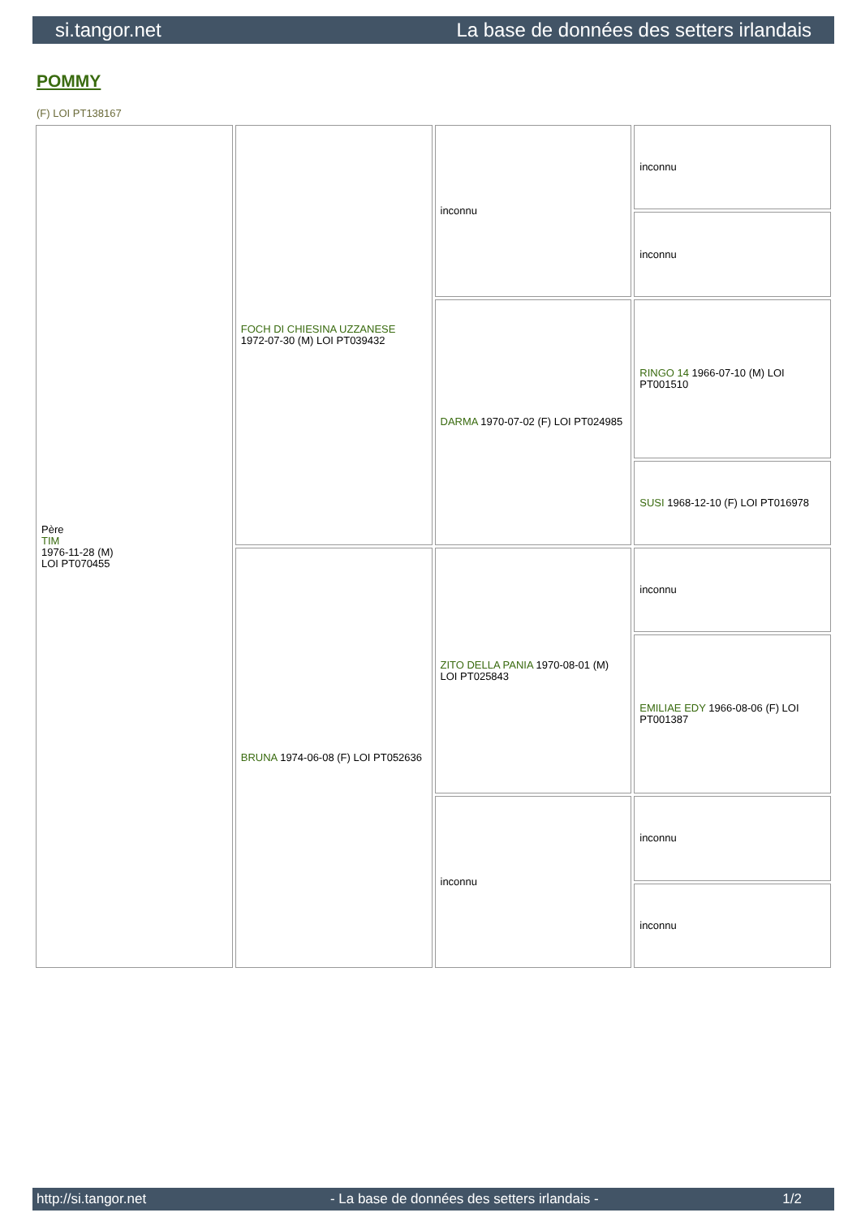si.tangor.net La base de données des setters irlandais
POMMY
(F) LOI PT138167
| Père TIM 1976-11-28 (M) LOI PT070455 | FOCH DI CHIESINA UZZANESE 1972-07-30 (M) LOI PT039432 | inconnu | inconnu |
| | | | inconnu |
| | | DARMA 1970-07-02 (F) LOI PT024985 | RINGO 14 1966-07-10 (M) LOI PT001510 |
| | | | SUSI 1968-12-10 (F) LOI PT016978 |
| | BRUNA 1974-06-08 (F) LOI PT052636 | ZITO DELLA PANIA 1970-08-01 (M) LOI PT025843 | inconnu |
| | | | EMILIAE EDY 1966-08-06 (F) LOI PT001387 |
| | | inconnu | inconnu |
| | | | inconnu |
http://si.tangor.net - La base de données des setters irlandais - 1/2